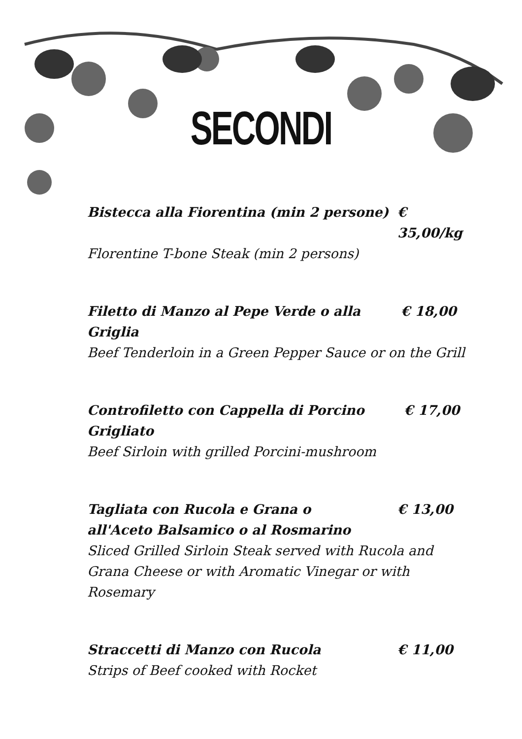SECONDI
Bistecca alla Fiorentina (min 2 persone) € 35,00/kg
Florentine T-bone Steak (min 2 persons)
Filetto di Manzo al Pepe Verde o alla Griglia € 18,00
Beef Tenderloin in a Green Pepper Sauce or on the Grill
Controfiletto con Cappella di Porcino Grigliato € 17,00
Beef Sirloin with grilled Porcini-mushroom
Tagliata con Rucola e Grana o
all'Aceto Balsamico o al Rosmarino € 13,00
Sliced Grilled Sirloin Steak served with Rucola and Grana Cheese or with Aromatic Vinegar or with Rosemary
Straccetti di Manzo con Rucola € 11,00
Strips of Beef cooked with Rocket